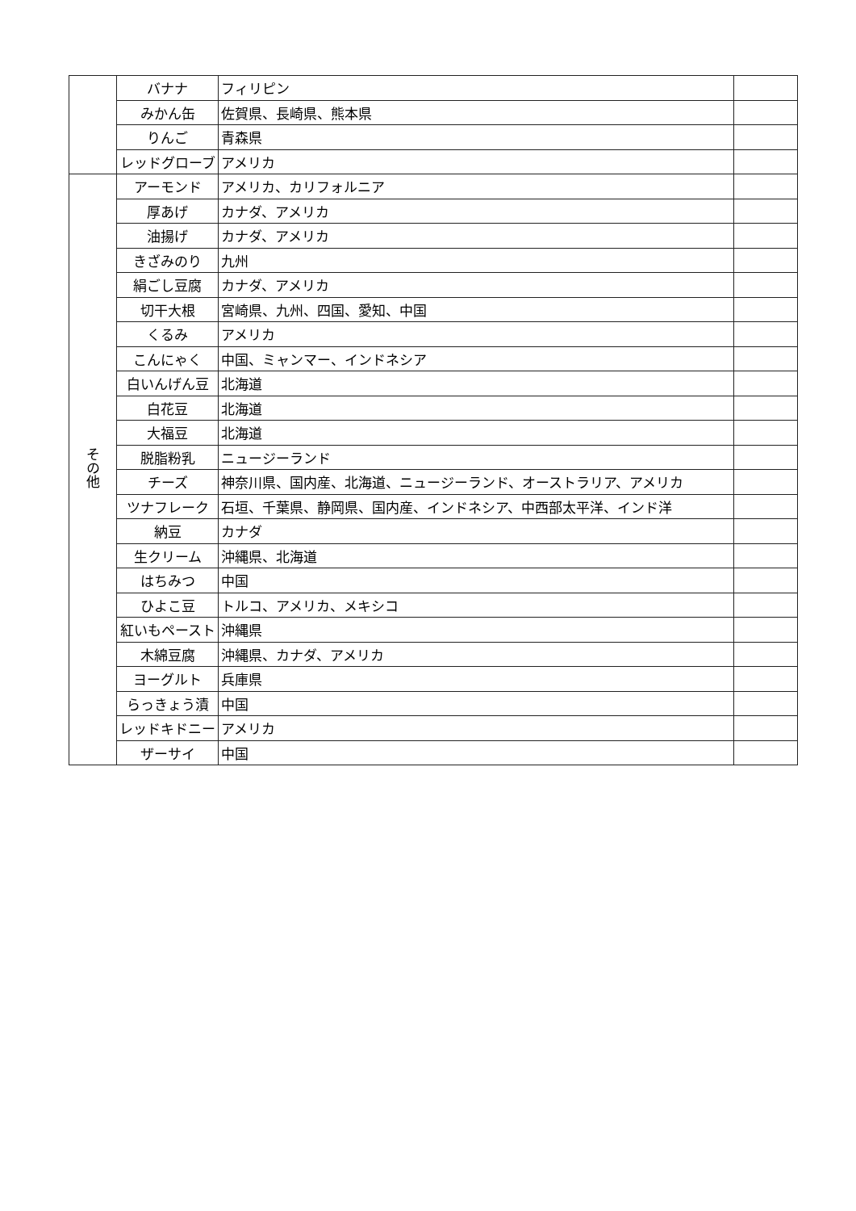| | バナナ | フィリピン | |
| | みかん缶 | 佐賀県、長崎県、熊本県 | |
| | りんご | 青森県 | |
| | レッドグローブ | アメリカ | |
| その他 | アーモンド | アメリカ、カリフォルニア | |
| | 厚あげ | カナダ、アメリカ | |
| | 油揚げ | カナダ、アメリカ | |
| | きざみのり | 九州 | |
| | 絹ごし豆腐 | カナダ、アメリカ | |
| | 切干大根 | 宮崎県、九州、四国、愛知、中国 | |
| | くるみ | アメリカ | |
| | こんにゃく | 中国、ミャンマー、インドネシア | |
| | 白いんげん豆 | 北海道 | |
| | 白花豆 | 北海道 | |
| | 大福豆 | 北海道 | |
| | 脱脂粉乳 | ニュージーランド | |
| | チーズ | 神奈川県、国内産、北海道、ニュージーランド、オーストラリア、アメリカ | |
| | ツナフレーク | 石垣、千葉県、静岡県、国内産、インドネシア、中西部太平洋、インド洋 | |
| | 納豆 | カナダ | |
| | 生クリーム | 沖縄県、北海道 | |
| | はちみつ | 中国 | |
| | ひよこ豆 | トルコ、アメリカ、メキシコ | |
| | 紅いもペースト | 沖縄県 | |
| | 木綿豆腐 | 沖縄県、カナダ、アメリカ | |
| | ヨーグルト | 兵庫県 | |
| | らっきょう漬 | 中国 | |
| | レッドキドニー | アメリカ | |
| | ザーサイ | 中国 | |